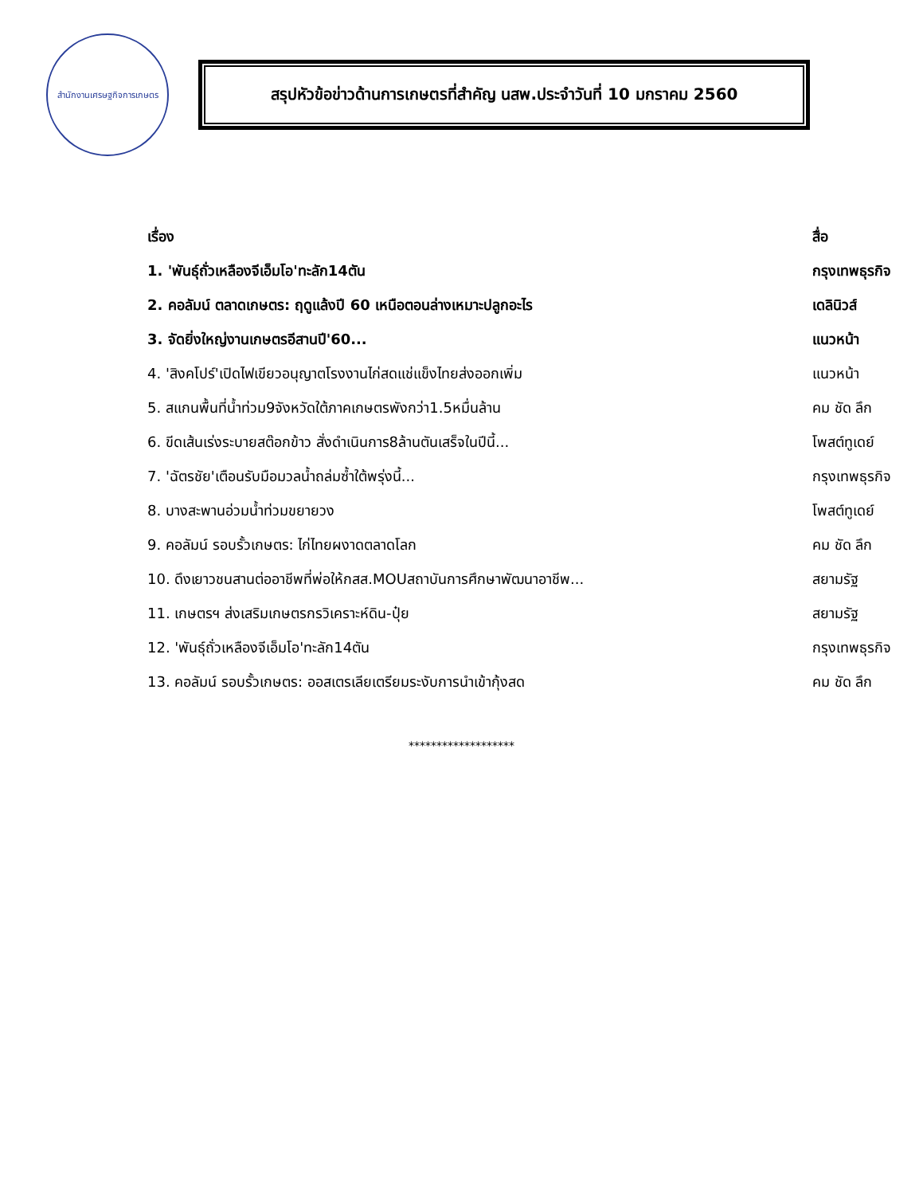สำนักงานเศรษฐกิจการเกษตร
สรุปหัวข้อข่าวด้านการเกษตรที่สำคัญ นสพ.ประจำวันที่ 10 มกราคม 2560
| เรื่อง | สื่อ |
| --- | --- |
| 1. 'พันธุ์ถั่วเหลืองจีเอ็มโอ'ทะลัก14ตัน | กรุงเทพธุรกิจ |
| 2. คอลัมน์ ตลาดเกษตร: ฤดูแล้งปี 60 เหนือตอนล่างเหมาะปลูกอะไร | เดลินิวส์ |
| 3. จัดยิ่งใหญ่งานเกษตรอีสานปี'60... | แนวหน้า |
| 4. 'สิงคโปร์'เปิดไฟเขียวอนุญาตโรงงานไก่สดแช่แข็งไทยส่งออกเพิ่ม | แนวหน้า |
| 5. สแกนพื้นที่น้ำท่วม9จังหวัดใต้ภาคเกษตรพังกว่า1.5หมื่นล้าน | คม ชัด ลึก |
| 6. ขีดเส้นเร่งระบายสต๊อกข้าว สั่งดำเนินการ8ล้านตันเสร็จในปีนี้... | โพสต์ทูเดย์ |
| 7. 'ฉัตรชัย'เตือนรับมือมวลน้ำถล่มซ้ำใต้พรุ่งนี้... | กรุงเทพธุรกิจ |
| 8. บางสะพานอ่วมน้ำท่วมขยายวง | โพสต์ทูเดย์ |
| 9. คอลัมน์ รอบรั้วเกษตร: ไก่ไทยผงาดตลาดโลก | คม ชัด ลึก |
| 10. ดึงเยาวชนสานต่ออาชีพที่พ่อให้กสส.MOUสถาบันการศึกษาพัฒนาอาชีพ... | สยามรัฐ |
| 11. เกษตรฯ ส่งเสริมเกษตรกรวิเคราะห์ดิน-ปุ๋ย | สยามรัฐ |
| 12. 'พันธุ์ถั่วเหลืองจีเอ็มโอ'ทะลัก14ตัน | กรุงเทพธุรกิจ |
| 13. คอลัมน์ รอบรั้วเกษตร: ออสเตรเลียเตรียมระงับการนำเข้ากุ้งสด | คม ชัด ลึก |
*******************